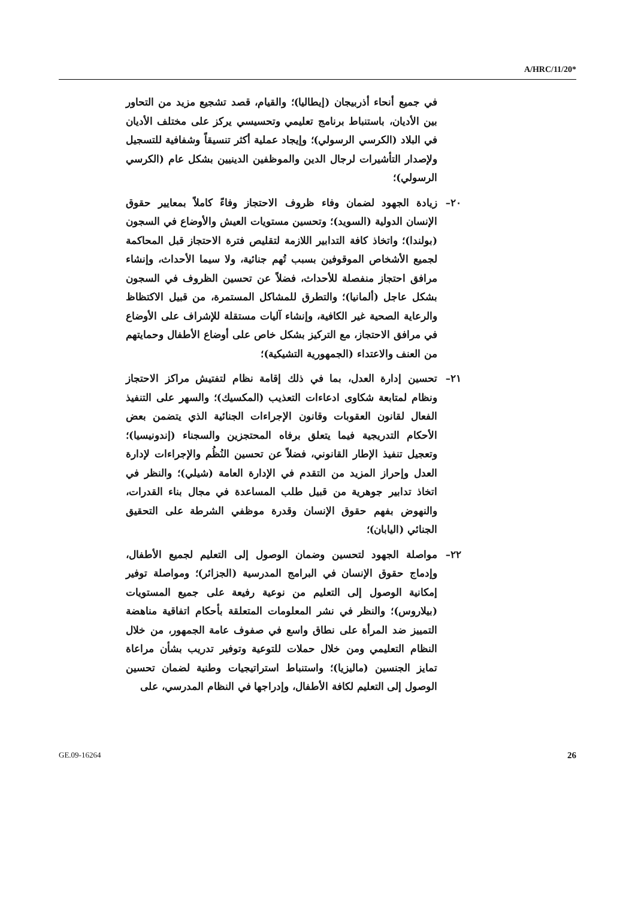A/HRC/11/20*
في جميع أنحاء أذربيجان (إيطاليا)؛ والقيام، قصد تشجيع مزيد من التحاور بين الأديان، باستنباط برنامج تعليمي وتحسيسي يركز على مختلف الأديان في البلاد (الكرسي الرسولي)؛ وإيجاد عملية أكثر تنسيقاً وشفافية للتسجيل ولإصدار التأشيرات لرجال الدين والموظفين الدينيين بشكل عام (الكرسي الرسولي)؛
٢٠– زيادة الجهود لضمان وفاء ظروف الاحتجاز وفاءً كاملاً بمعايير حقوق الإنسان الدولية (السويد)؛ وتحسين مستويات العيش والأوضاع في السجون (بولندا)؛ واتخاذ كافة التدابير اللازمة لتقليص فترة الاحتجاز قبل المحاكمة لجميع الأشخاص الموقوفين بسبب تُهم جنائية، ولا سيما الأحداث، وإنشاء مرافق احتجاز منفصلة للأحداث، فضلاً عن تحسين الظروف في السجون بشكل عاجل (ألمانيا)؛ والتطرق للمشاكل المستمرة، من قبيل الاكتظاظ والرعاية الصحية غير الكافية، وإنشاء آليات مستقلة للإشراف على الأوضاع في مرافق الاحتجاز، مع التركيز بشكل خاص على أوضاع الأطفال وحمايتهم من العنف والاعتداء (الجمهورية التشيكية)؛
٢١– تحسين إدارة العدل، بما في ذلك إقامة نظام لتفتيش مراكز الاحتجاز ونظام لمتابعة شكاوى ادعاءات التعذيب (المكسيك)؛ والسهر على التنفيذ الفعال لقانون العقوبات وقانون الإجراءات الجنائية الذي يتضمن بعض الأحكام التدريجية فيما يتعلق برفاه المحتجزين والسجناء (إندونيسيا)؛ وتعجيل تنفيذ الإطار القانوني، فضلاً عن تحسين النُظُم والإجراءات لإدارة العدل وإحراز المزيد من التقدم في الإدارة العامة (شيلي)؛ والنظر في اتخاذ تدابير جوهرية من قبيل طلب المساعدة في مجال بناء القدرات، والنهوض بفهم حقوق الإنسان وقدرة موظفي الشرطة على التحقيق الجنائي (اليابان)؛
٢٢– مواصلة الجهود لتحسين وضمان الوصول إلى التعليم لجميع الأطفال، وإدماج حقوق الإنسان في البرامج المدرسية (الجزائر)؛ ومواصلة توفير إمكانية الوصول إلى التعليم من نوعية رفيعة على جميع المستويات (بيلاروس)؛ والنظر في نشر المعلومات المتعلقة بأحكام اتفاقية مناهضة التمييز ضد المرأة على نطاق واسع في صفوف عامة الجمهور، من خلال النظام التعليمي ومن خلال حملات للتوعية وتوفير تدريب بشأن مراعاة تمايز الجنسين (ماليزيا)؛ واستنباط استراتيجيات وطنية لضمان تحسين الوصول إلى التعليم لكافة الأطفال، وإدراجها في النظام المدرسي، على
GE.09-16264 26